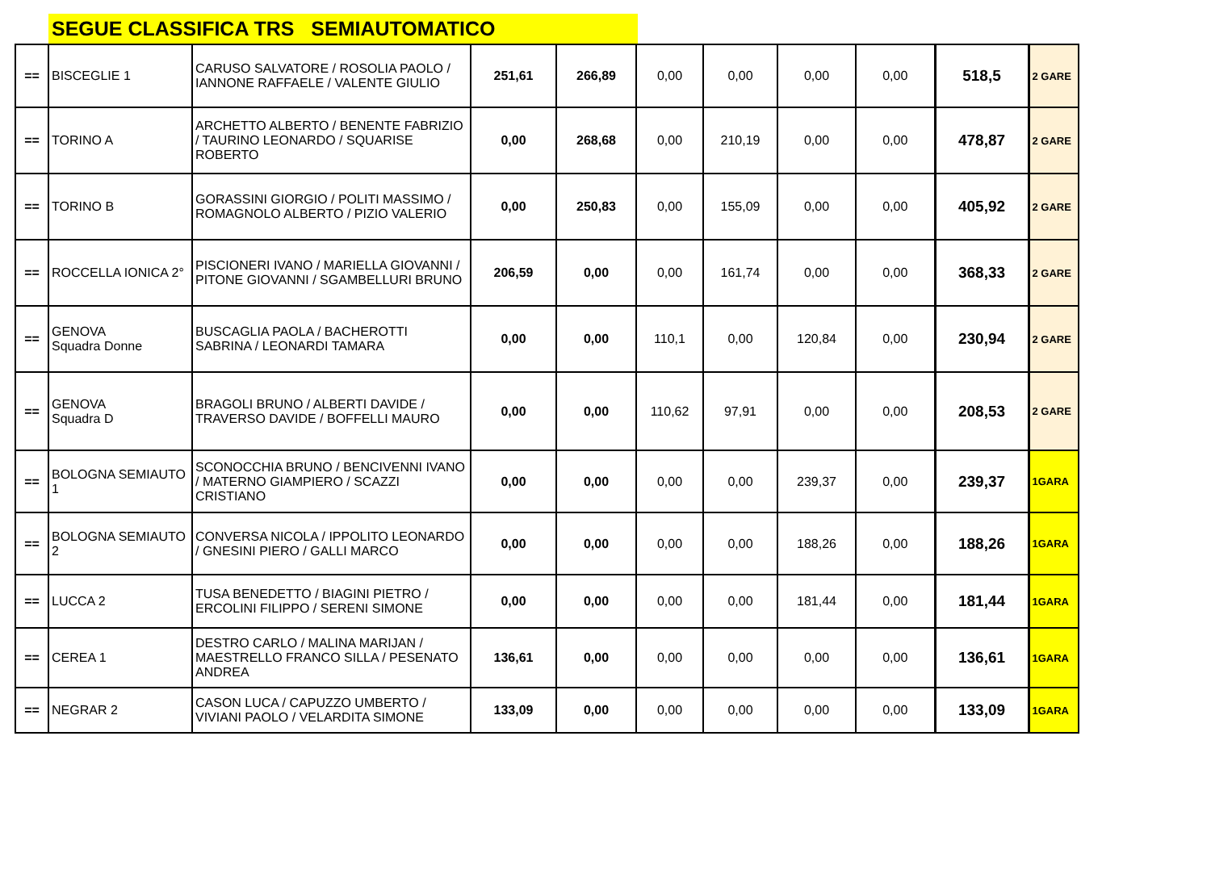SEGUE CLASSIFICA TRS SEMIAUTOMATICO
| == | BISCEGLIE 1 | CARUSO SALVATORE / ROSOLIA PAOLO / IANNONE RAFFAELE / VALENTE GIULIO | 251,61 | 266,89 | 0,00 | 0,00 | 0,00 | 0,00 | 518,5 | 2 GARE |
| == | TORINO A | ARCHETTO ALBERTO / BENENTE FABRIZIO / TAURINO LEONARDO / SQUARISE ROBERTO | 0,00 | 268,68 | 0,00 | 210,19 | 0,00 | 0,00 | 478,87 | 2 GARE |
| == | TORINO B | GORASSINI GIORGIO / POLITI MASSIMO / ROMAGNOLO ALBERTO / PIZIO VALERIO | 0,00 | 250,83 | 0,00 | 155,09 | 0,00 | 0,00 | 405,92 | 2 GARE |
| == | ROCCELLA IONICA 2° | PISCIONERI IVANO / MARIELLA GIOVANNI / PITONE GIOVANNI / SGAMBELLURI BRUNO | 206,59 | 0,00 | 0,00 | 161,74 | 0,00 | 0,00 | 368,33 | 2 GARE |
| == | GENOVA Squadra Donne | BUSCAGLIA PAOLA / BACHEROTTI SABRINA / LEONARDI TAMARA | 0,00 | 0,00 | 110,1 | 0,00 | 120,84 | 0,00 | 230,94 | 2 GARE |
| == | GENOVA Squadra D | BRAGOLI BRUNO / ALBERTI DAVIDE / TRAVERSO DAVIDE / BOFFELLI MAURO | 0,00 | 0,00 | 110,62 | 97,91 | 0,00 | 0,00 | 208,53 | 2 GARE |
| == | BOLOGNA SEMIAUTO 1 | SCONOCCHIA BRUNO / BENCIVENNI IVANO / MATERNO GIAMPIERO / SCAZZI CRISTIANO | 0,00 | 0,00 | 0,00 | 0,00 | 239,37 | 0,00 | 239,37 | 1GARA |
| == | BOLOGNA SEMIAUTO 2 | CONVERSA NICOLA / IPPOLITO LEONARDO / GNESINI PIERO / GALLI MARCO | 0,00 | 0,00 | 0,00 | 0,00 | 188,26 | 0,00 | 188,26 | 1GARA |
| == | LUCCA 2 | TUSA BENEDETTO / BIAGINI PIETRO / ERCOLINI FILIPPO / SERENI SIMONE | 0,00 | 0,00 | 0,00 | 0,00 | 181,44 | 0,00 | 181,44 | 1GARA |
| == | CEREA 1 | DESTRO CARLO / MALINA MARIJAN / MAESTRELLO FRANCO SILLA / PESENATO ANDREA | 136,61 | 0,00 | 0,00 | 0,00 | 0,00 | 0,00 | 136,61 | 1GARA |
| == | NEGRAR 2 | CASON LUCA / CAPUZZO UMBERTO / VIVIANI PAOLO / VELARDITA SIMONE | 133,09 | 0,00 | 0,00 | 0,00 | 0,00 | 0,00 | 133,09 | 1GARA |